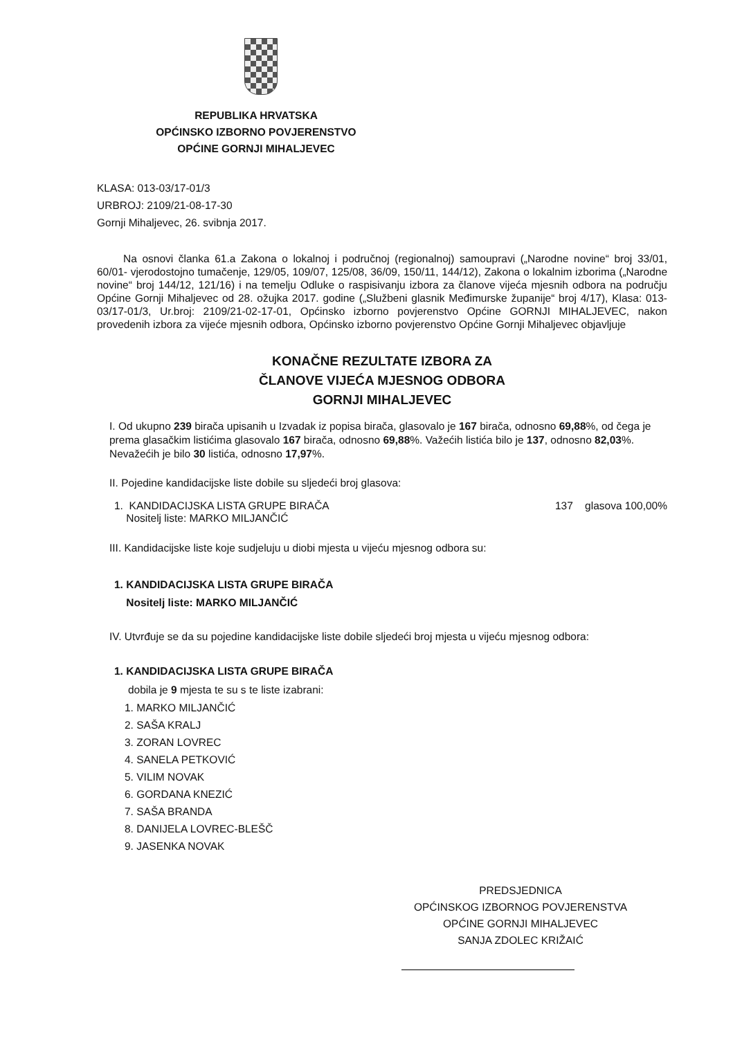REPUBLIKA HRVATSKA
OPĆINSKO IZBORNO POVJERENSTVO
OPĆINE GORNJI MIHALJEVEC
KLASA: 013-03/17-01/3
URBROJ: 2109/21-08-17-30
Gornji Mihaljevec, 26. svibnja 2017.
Na osnovi članka 61.a Zakona o lokalnoj i područnoj (regionalnoj) samoupravi („Narodne novine“ broj 33/01, 60/01- vjerodostojno tumačenje, 129/05, 109/07, 125/08, 36/09, 150/11, 144/12), Zakona o lokalnim izborima („Narodne novine“ broj 144/12, 121/16) i na temelju Odluke o raspisivanju izbora za članove vijeća mjesnih odbora na području Općine Gornji Mihaljevec od 28. ožujka 2017. godine („Službeni glasnik Međimurske županije“ broj 4/17), Klasa: 013-03/17-01/3, Ur.broj: 2109/21-02-17-01, Općinsko izborno povjerenstvo Općine GORNJI MIHALJEVEC, nakon provedenih izbora za vijeće mjesnih odbora, Općinsko izborno povjerenstvo Općine Gornji Mihaljevec objavljuje
KONAČNE REZULTATE IZBORA ZA
ČLANOVE VIJEĆA MJESNOG ODBORA
GORNJI MIHALJEVEC
I. Od ukupno 239 birača upisanih u Izvadak iz popisa birača, glasovalo je 167 birača, odnosno 69,88%, od čega je prema glasačkim listićima glasovalo 167 birača, odnosno 69,88%. Važećih listića bilo je 137, odnosno 82,03%. Nevažećih je bilo 30 listića, odnosno 17,97%.
II. Pojedine kandidacijske liste dobile su sljedeći broj glasova:
1. KANDIDACIJSKA LISTA GRUPE BIRAČA
Nositelj liste: MARKO MILJANČIĆ
137 glasova 100,00%
III. Kandidacijske liste koje sudjeluju u diobi mjesta u vijeću mjesnog odbora su:
1. KANDIDACIJSKA LISTA GRUPE BIRAČA
Nositelj liste: MARKO MILJANČIĆ
IV. Utvrđuje se da su pojedine kandidacijske liste dobile sljedeći broj mjesta u vijeću mjesnog odbora:
1. KANDIDACIJSKA LISTA GRUPE BIRAČA
dobila je 9 mjesta te su s te liste izabrani:
1. MARKO MILJANČIĆ
2. SAŠA KRALJ
3. ZORAN LOVREC
4. SANELA PETKOVIĆ
5. VILIM NOVAK
6. GORDANA KNEZIĆ
7. SAŠA BRANDA
8. DANIJELA LOVREC-BLEŠČ
9. JASENKA NOVAK
PREDSJEDNICA
OPĆINSKOG IZBORNOG POVJERENSTVA
OPĆINE GORNJI MIHALJEVEC
SANJA ZDOLEC KRIŽAIĆ